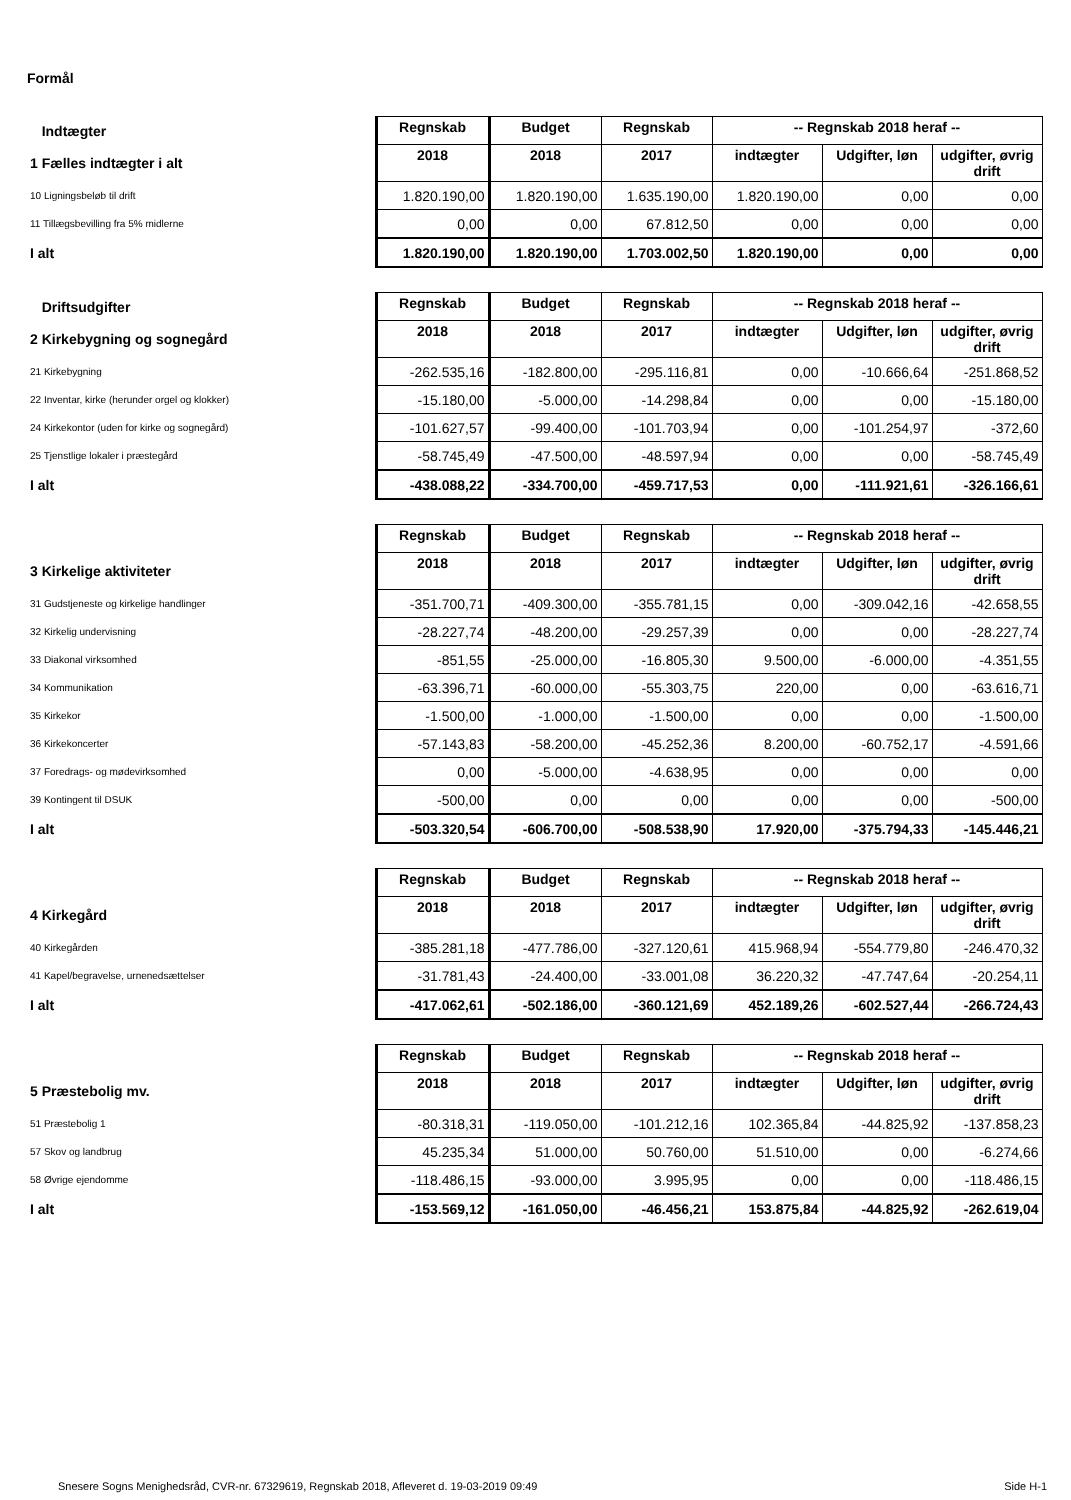Formål
| Indtægter | Regnskab | Budget | Regnskab | -- Regnskab 2018 heraf -- | | |
| 1 Fælles indtægter i alt | 2018 | 2018 | 2017 | indtægter | Udgifter, løn | udgifter, øvrig drift |
| 10 Ligningsbeløb til drift | 1.820.190,00 | 1.820.190,00 | 1.635.190,00 | 1.820.190,00 | 0,00 | 0,00 |
| 11 Tillægsbevilling fra 5% midlerne | 0,00 | 0,00 | 67.812,50 | 0,00 | 0,00 | 0,00 |
| I alt | 1.820.190,00 | 1.820.190,00 | 1.703.002,50 | 1.820.190,00 | 0,00 | 0,00 |
| Driftsudgifter | Regnskab | Budget | Regnskab | -- Regnskab 2018 heraf -- | | |
| 2 Kirkebygning og sognegård | 2018 | 2018 | 2017 | indtægter | Udgifter, løn | udgifter, øvrig drift |
| 21 Kirkebygning | -262.535,16 | -182.800,00 | -295.116,81 | 0,00 | -10.666,64 | -251.868,52 |
| 22 Inventar, kirke (herunder orgel og klokker) | -15.180,00 | -5.000,00 | -14.298,84 | 0,00 | 0,00 | -15.180,00 |
| 24 Kirkekontor (uden for kirke og sognegård) | -101.627,57 | -99.400,00 | -101.703,94 | 0,00 | -101.254,97 | -372,60 |
| 25 Tjenstlige lokaler i præstegård | -58.745,49 | -47.500,00 | -48.597,94 | 0,00 | 0,00 | -58.745,49 |
| I alt | -438.088,22 | -334.700,00 | -459.717,53 | 0,00 | -111.921,61 | -326.166,61 |
| | Regnskab | Budget | Regnskab | -- Regnskab 2018 heraf -- | | |
| 3 Kirkelige aktiviteter | 2018 | 2018 | 2017 | indtægter | Udgifter, løn | udgifter, øvrig drift |
| 31 Gudstjeneste og kirkelige handlinger | -351.700,71 | -409.300,00 | -355.781,15 | 0,00 | -309.042,16 | -42.658,55 |
| 32 Kirkelig undervisning | -28.227,74 | -48.200,00 | -29.257,39 | 0,00 | 0,00 | -28.227,74 |
| 33 Diakonal virksomhed | -851,55 | -25.000,00 | -16.805,30 | 9.500,00 | -6.000,00 | -4.351,55 |
| 34 Kommunikation | -63.396,71 | -60.000,00 | -55.303,75 | 220,00 | 0,00 | -63.616,71 |
| 35 Kirkekor | -1.500,00 | -1.000,00 | -1.500,00 | 0,00 | 0,00 | -1.500,00 |
| 36 Kirkekoncerter | -57.143,83 | -58.200,00 | -45.252,36 | 8.200,00 | -60.752,17 | -4.591,66 |
| 37 Foredrags- og mødevirksomhed | 0,00 | -5.000,00 | -4.638,95 | 0,00 | 0,00 | 0,00 |
| 39 Kontingent til DSUK | -500,00 | 0,00 | 0,00 | 0,00 | 0,00 | -500,00 |
| I alt | -503.320,54 | -606.700,00 | -508.538,90 | 17.920,00 | -375.794,33 | -145.446,21 |
| | Regnskab | Budget | Regnskab | -- Regnskab 2018 heraf -- | | |
| 4 Kirkegård | 2018 | 2018 | 2017 | indtægter | Udgifter, løn | udgifter, øvrig drift |
| 40 Kirkegården | -385.281,18 | -477.786,00 | -327.120,61 | 415.968,94 | -554.779,80 | -246.470,32 |
| 41 Kapel/begravelse, urnenedsættelser | -31.781,43 | -24.400,00 | -33.001,08 | 36.220,32 | -47.747,64 | -20.254,11 |
| I alt | -417.062,61 | -502.186,00 | -360.121,69 | 452.189,26 | -602.527,44 | -266.724,43 |
| | Regnskab | Budget | Regnskab | -- Regnskab 2018 heraf -- | | |
| 5 Præstebolig mv. | 2018 | 2018 | 2017 | indtægter | Udgifter, løn | udgifter, øvrig drift |
| 51 Præstebolig 1 | -80.318,31 | -119.050,00 | -101.212,16 | 102.365,84 | -44.825,92 | -137.858,23 |
| 57 Skov og landbrug | 45.235,34 | 51.000,00 | 50.760,00 | 51.510,00 | 0,00 | -6.274,66 |
| 58 Øvrige ejendomme | -118.486,15 | -93.000,00 | 3.995,95 | 0,00 | 0,00 | -118.486,15 |
| I alt | -153.569,12 | -161.050,00 | -46.456,21 | 153.875,84 | -44.825,92 | -262.619,04 |
Snesere Sogns Menighedsråd, CVR-nr. 67329619, Regnskab 2018, Afleveret d. 19-03-2019 09:49 Side H-1